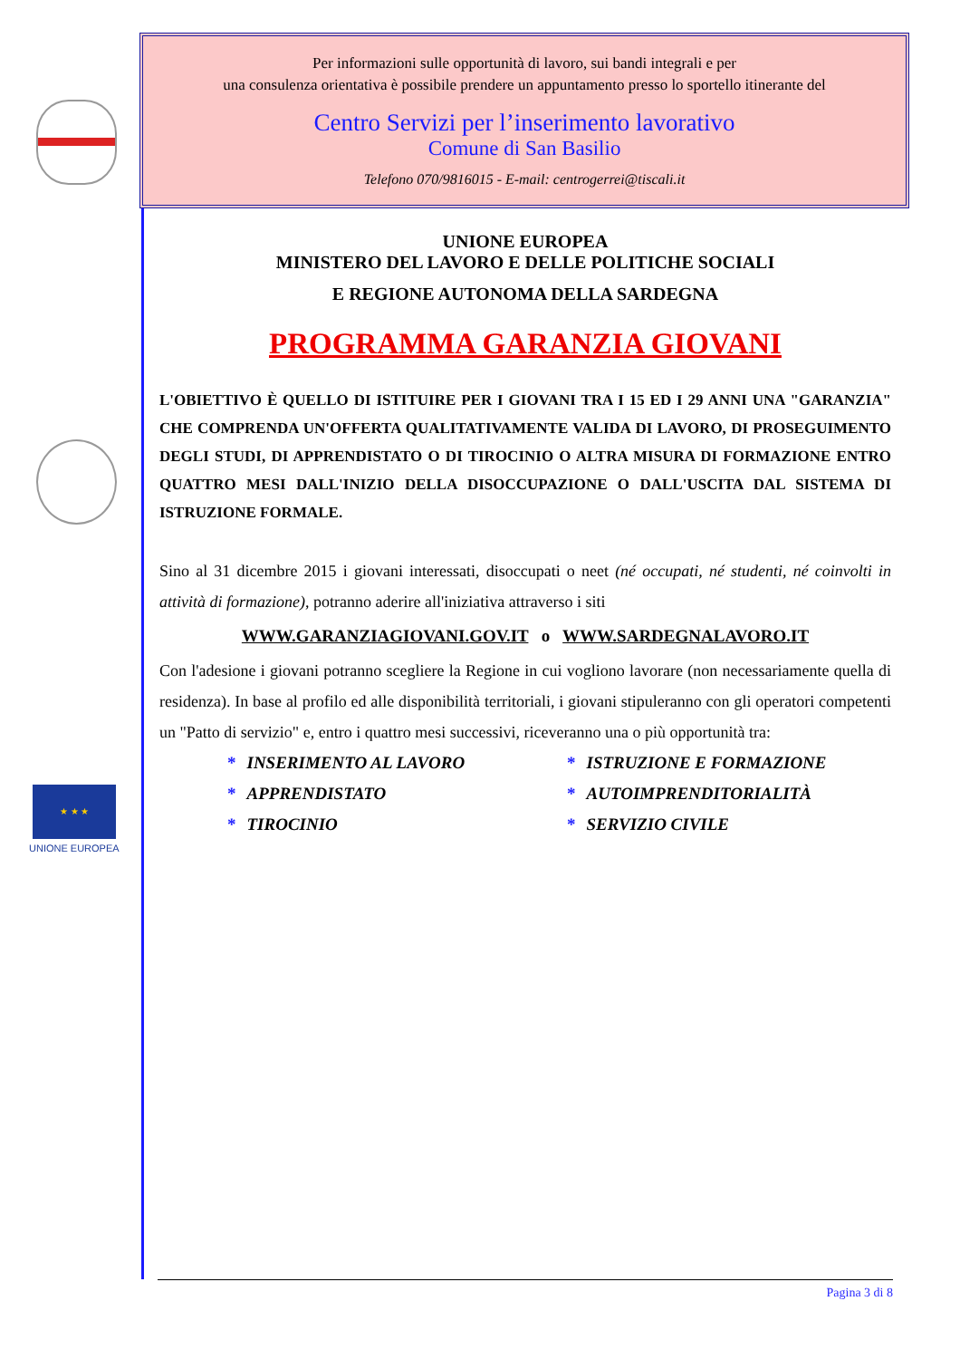★ ★ ★
UNIONE EUROPEA
Per informazioni sulle opportunità di lavoro, sui bandi integrali e per
una consulenza orientativa è possibile prendere un appuntamento presso lo sportello itinerante del
Centro Servizi per l’inserimento lavorativo
Comune di San Basilio
Telefono 070/9816015 - E-mail: centrogerrei@tiscali.it
UNIONE EUROPEA
MINISTERO DEL LAVORO E DELLE POLITICHE SOCIALI
E REGIONE AUTONOMA DELLA SARDEGNA
PROGRAMMA GARANZIA GIOVANI
L'OBIETTIVO È QUELLO DI ISTITUIRE PER I GIOVANI TRA I 15 ED I 29 ANNI UNA "GARANZIA" CHE COMPRENDA UN'OFFERTA QUALITATIVAMENTE VALIDA DI LAVORO, DI PROSEGUIMENTO DEGLI STUDI, DI APPRENDISTATO O DI TIROCINIO O ALTRA MISURA DI FORMAZIONE ENTRO QUATTRO MESI DALL'INIZIO DELLA DISOCCUPAZIONE O DALL'USCITA DAL SISTEMA DI ISTRUZIONE FORMALE.
Sino al 31 dicembre 2015 i giovani interessati, disoccupati o neet (né occupati, né studenti, né coinvolti in attività di formazione), potranno aderire all'iniziativa attraverso i siti
WWW.GARANZIAGIOVANI.GOV.IT o WWW.SARDEGNALAVORO.IT
Con l'adesione i giovani potranno scegliere la Regione in cui vogliono lavorare (non necessariamente quella di residenza). In base al profilo ed alle disponibilità territoriali, i giovani stipuleranno con gli operatori competenti un "Patto di servizio" e, entro i quattro mesi successivi, riceveranno una o più opportunità tra:
* INSERIMENTO AL LAVORO
* ISTRUZIONE E FORMAZIONE
* APPRENDISTATO
* AUTOIMPRENDITORIALITÀ
* TIROCINIO
* SERVIZIO CIVILE
Pagina 3 di 8